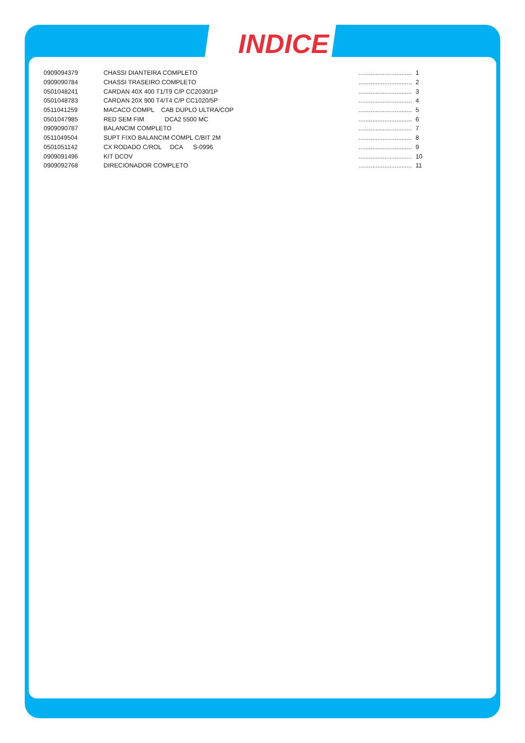INDICE
| 0909094379 | CHASSI DIANTEIRA COMPLETO | ............................... | 1 |
| 0909090784 | CHASSI TRASEIRO COMPLETO | ............................... | 2 |
| 0501048241 | CARDAN 40X 400 T1/T9 C/P CC2030/1P | ............................... | 3 |
| 0501048783 | CARDAN 20X 900 T4/T4 C/P CC1020/5P | ............................... | 4 |
| 0511041259 | MACACO COMPL CAB DUPLO ULTRA/COP | ............................... | 5 |
| 0501047985 | RED SEM FIM DCA2 5500 MC | ............................... | 6 |
| 0909090787 | BALANCIM COMPLETO | ............................... | 7 |
| 0511049504 | SUPT FIXO BALANCIM COMPL C/BIT 2M | ............................... | 8 |
| 0501051142 | CX RODADO C/ROL DCA S-0996 | ............................... | 9 |
| 0909091496 | KIT DCOV | ............................... | 10 |
| 0909092768 | DIRECIONADOR COMPLETO | ............................... | 11 |